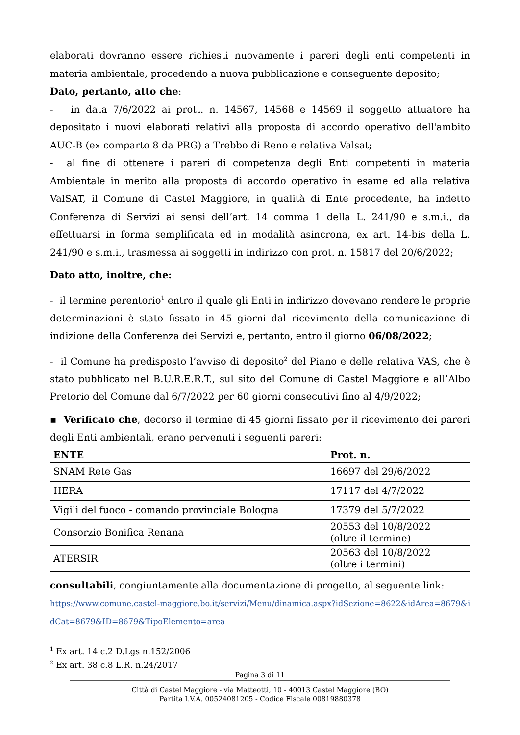elaborati dovranno essere richiesti nuovamente i pareri degli enti competenti in materia ambientale, procedendo a nuova pubblicazione e conseguente deposito;
Dato, pertanto, atto che:
- in data 7/6/2022 ai prott. n. 14567, 14568 e 14569 il soggetto attuatore ha depositato i nuovi elaborati relativi alla proposta di accordo operativo dell'ambito AUC-B (ex comparto 8 da PRG) a Trebbo di Reno e relativa Valsat;
- al fine di ottenere i pareri di competenza degli Enti competenti in materia Ambientale in merito alla proposta di accordo operativo in esame ed alla relativa ValSAT, il Comune di Castel Maggiore, in qualità di Ente procedente, ha indetto Conferenza di Servizi ai sensi dell’art. 14 comma 1 della L. 241/90 e s.m.i., da effettuarsi in forma semplificata ed in modalità asincrona, ex art. 14-bis della L. 241/90 e s.m.i., trasmessa ai soggetti in indirizzo con prot. n. 15817 del 20/6/2022;
Dato atto, inoltre, che:
- il termine perentorio<sup>1</sup> entro il quale gli Enti in indirizzo dovevano rendere le proprie determinazioni è stato fissato in 45 giorni dal ricevimento della comunicazione di indizione della Conferenza dei Servizi e, pertanto, entro il giorno 06/08/2022;
- il Comune ha predisposto l’avviso di deposito<sup>2</sup> del Piano e delle relativa VAS, che è stato pubblicato nel B.U.R.E.R.T., sul sito del Comune di Castel Maggiore e all’Albo Pretorio del Comune dal 6/7/2022 per 60 giorni consecutivi fino al 4/9/2022;
▪ Verificato che, decorso il termine di 45 giorni fissato per il ricevimento dei pareri degli Enti ambientali, erano pervenuti i seguenti pareri:
| ENTE | Prot. n. |
| --- | --- |
| SNAM Rete Gas | 16697 del 29/6/2022 |
| HERA | 17117 del 4/7/2022 |
| Vigili del fuoco - comando provinciale Bologna | 17379 del 5/7/2022 |
| Consorzio Bonifica Renana | 20553 del 10/8/2022 (oltre il termine) |
| ATERSIR | 20563 del 10/8/2022 (oltre i termini) |
consultabili, congiuntamente alla documentazione di progetto, al seguente link:
https://www.comune.castel-maggiore.bo.it/servizi/Menu/dinamica.aspx?idSezione=8622&idArea=8679&idCat=8679&ID=8679&TipoElemento=area
<sup>1</sup> Ex art. 14 c.2 D.Lgs n.152/2006
<sup>2</sup> Ex art. 38 c.8 L.R. n.24/2017
Pagina 3 di 11
Città di Castel Maggiore - via Matteotti, 10 - 40013 Castel Maggiore (BO)
Partita I.V.A. 00524081205 - Codice Fiscale 00819880378